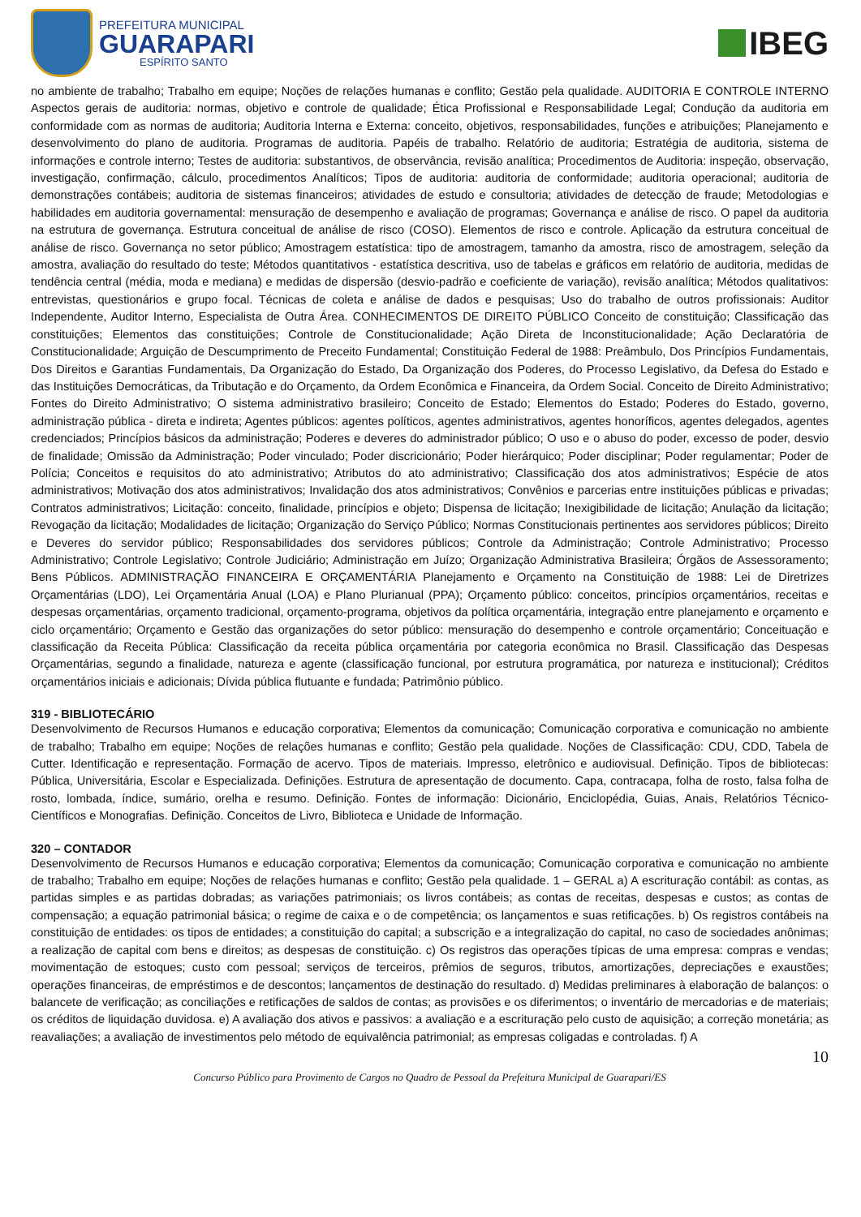PREFEITURA MUNICIPAL
GUARAPARI
ESPÍRITO SANTO
IBEG
no ambiente de trabalho; Trabalho em equipe; Noções de relações humanas e conflito; Gestão pela qualidade. AUDITORIA E CONTROLE INTERNO Aspectos gerais de auditoria: normas, objetivo e controle de qualidade; Ética Profissional e Responsabilidade Legal; Condução da auditoria em conformidade com as normas de auditoria; Auditoria Interna e Externa: conceito, objetivos, responsabilidades, funções e atribuições; Planejamento e desenvolvimento do plano de auditoria. Programas de auditoria. Papéis de trabalho. Relatório de auditoria; Estratégia de auditoria, sistema de informações e controle interno; Testes de auditoria: substantivos, de observância, revisão analítica; Procedimentos de Auditoria: inspeção, observação, investigação, confirmação, cálculo, procedimentos Analíticos; Tipos de auditoria: auditoria de conformidade; auditoria operacional; auditoria de demonstrações contábeis; auditoria de sistemas financeiros; atividades de estudo e consultoria; atividades de detecção de fraude; Metodologias e habilidades em auditoria governamental: mensuração de desempenho e avaliação de programas; Governança e análise de risco. O papel da auditoria na estrutura de governança. Estrutura conceitual de análise de risco (COSO). Elementos de risco e controle. Aplicação da estrutura conceitual de análise de risco. Governança no setor público; Amostragem estatística: tipo de amostragem, tamanho da amostra, risco de amostragem, seleção da amostra, avaliação do resultado do teste; Métodos quantitativos - estatística descritiva, uso de tabelas e gráficos em relatório de auditoria, medidas de tendência central (média, moda e mediana) e medidas de dispersão (desvio-padrão e coeficiente de variação), revisão analítica; Métodos qualitativos: entrevistas, questionários e grupo focal. Técnicas de coleta e análise de dados e pesquisas; Uso do trabalho de outros profissionais: Auditor Independente, Auditor Interno, Especialista de Outra Área. CONHECIMENTOS DE DIREITO PÚBLICO Conceito de constituição; Classificação das constituições; Elementos das constituições; Controle de Constitucionalidade; Ação Direta de Inconstitucionalidade; Ação Declaratória de Constitucionalidade; Arguição de Descumprimento de Preceito Fundamental; Constituição Federal de 1988: Preâmbulo, Dos Princípios Fundamentais, Dos Direitos e Garantias Fundamentais, Da Organização do Estado, Da Organização dos Poderes, do Processo Legislativo, da Defesa do Estado e das Instituições Democráticas, da Tributação e do Orçamento, da Ordem Econômica e Financeira, da Ordem Social. Conceito de Direito Administrativo; Fontes do Direito Administrativo; O sistema administrativo brasileiro; Conceito de Estado; Elementos do Estado; Poderes do Estado, governo, administração pública - direta e indireta; Agentes públicos: agentes políticos, agentes administrativos, agentes honoríficos, agentes delegados, agentes credenciados; Princípios básicos da administração; Poderes e deveres do administrador público; O uso e o abuso do poder, excesso de poder, desvio de finalidade; Omissão da Administração; Poder vinculado; Poder discricionário; Poder hierárquico; Poder disciplinar; Poder regulamentar; Poder de Polícia; Conceitos e requisitos do ato administrativo; Atributos do ato administrativo; Classificação dos atos administrativos; Espécie de atos administrativos; Motivação dos atos administrativos; Invalidação dos atos administrativos; Convênios e parcerias entre instituições públicas e privadas; Contratos administrativos; Licitação: conceito, finalidade, princípios e objeto; Dispensa de licitação; Inexigibilidade de licitação; Anulação da licitação; Revogação da licitação; Modalidades de licitação; Organização do Serviço Público; Normas Constitucionais pertinentes aos servidores públicos; Direito e Deveres do servidor público; Responsabilidades dos servidores públicos; Controle da Administração; Controle Administrativo; Processo Administrativo; Controle Legislativo; Controle Judiciário; Administração em Juízo; Organização Administrativa Brasileira; Órgãos de Assessoramento; Bens Públicos. ADMINISTRAÇÃO FINANCEIRA E ORÇAMENTÁRIA Planejamento e Orçamento na Constituição de 1988: Lei de Diretrizes Orçamentárias (LDO), Lei Orçamentária Anual (LOA) e Plano Plurianual (PPA); Orçamento público: conceitos, princípios orçamentários, receitas e despesas orçamentárias, orçamento tradicional, orçamento-programa, objetivos da política orçamentária, integração entre planejamento e orçamento e ciclo orçamentário; Orçamento e Gestão das organizações do setor público: mensuração do desempenho e controle orçamentário; Conceituação e classificação da Receita Pública: Classificação da receita pública orçamentária por categoria econômica no Brasil. Classificação das Despesas Orçamentárias, segundo a finalidade, natureza e agente (classificação funcional, por estrutura programática, por natureza e institucional); Créditos orçamentários iniciais e adicionais; Dívida pública flutuante e fundada; Patrimônio público.
319 - BIBLIOTECÁRIO
Desenvolvimento de Recursos Humanos e educação corporativa; Elementos da comunicação; Comunicação corporativa e comunicação no ambiente de trabalho; Trabalho em equipe; Noções de relações humanas e conflito; Gestão pela qualidade. Noções de Classificação: CDU, CDD, Tabela de Cutter. Identificação e representação. Formação de acervo. Tipos de materiais. Impresso, eletrônico e audiovisual. Definição. Tipos de bibliotecas: Pública, Universitária, Escolar e Especializada. Definições. Estrutura de apresentação de documento. Capa, contracapa, folha de rosto, falsa folha de rosto, lombada, índice, sumário, orelha e resumo. Definição. Fontes de informação: Dicionário, Enciclopédia, Guias, Anais, Relatórios Técnico-Científicos e Monografias. Definição. Conceitos de Livro, Biblioteca e Unidade de Informação.
320 – CONTADOR
Desenvolvimento de Recursos Humanos e educação corporativa; Elementos da comunicação; Comunicação corporativa e comunicação no ambiente de trabalho; Trabalho em equipe; Noções de relações humanas e conflito; Gestão pela qualidade. 1 – GERAL a) A escrituração contábil: as contas, as partidas simples e as partidas dobradas; as variações patrimoniais; os livros contábeis; as contas de receitas, despesas e custos; as contas de compensação; a equação patrimonial básica; o regime de caixa e o de competência; os lançamentos e suas retificações. b) Os registros contábeis na constituição de entidades: os tipos de entidades; a constituição do capital; a subscrição e a integralização do capital, no caso de sociedades anônimas; a realização de capital com bens e direitos; as despesas de constituição. c) Os registros das operações típicas de uma empresa: compras e vendas; movimentação de estoques; custo com pessoal; serviços de terceiros, prêmios de seguros, tributos, amortizações, depreciações e exaustões; operações financeiras, de empréstimos e de descontos; lançamentos de destinação do resultado. d) Medidas preliminares à elaboração de balanços: o balancete de verificação; as conciliações e retificações de saldos de contas; as provisões e os diferimentos; o inventário de mercadorias e de materiais; os créditos de liquidação duvidosa. e) A avaliação dos ativos e passivos: a avaliação e a escrituração pelo custo de aquisição; a correção monetária; as reavaliações; a avaliação de investimentos pelo método de equivalência patrimonial; as empresas coligadas e controladas. f) A
10
Concurso Público para Provimento de Cargos no Quadro de Pessoal da Prefeitura Municipal de Guarapari/ES